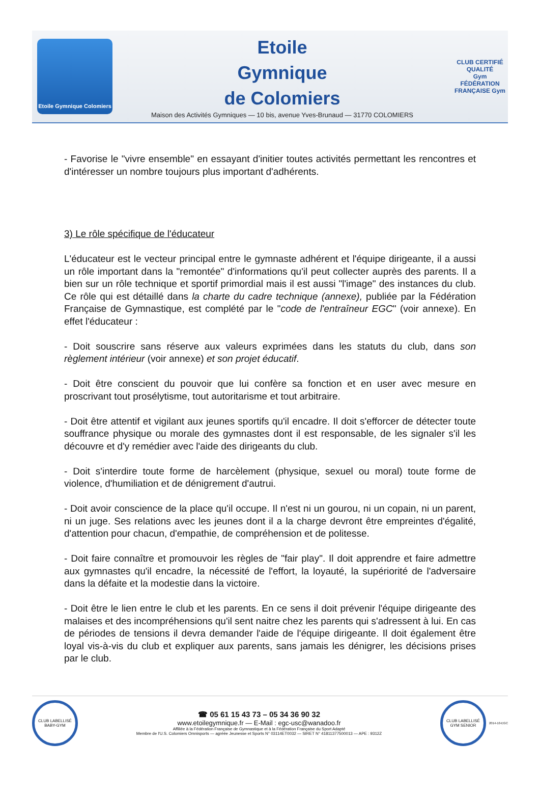Etoile Gymnique Colomiers
Etoile
Gymnique
de Colomiers
Maison des Activités Gymniques — 10 bis, avenue Yves-Brunaud — 31770 COLOMIERS
CLUB CERTIFIÉ QUALITÉ
Gym
FÉDÉRATION FRANÇAISE Gym
- Favorise le "vivre ensemble" en essayant d'initier toutes activités permettant les rencontres et d'intéresser un nombre toujours plus important d'adhérents.
3) Le rôle spécifique de l'éducateur
L'éducateur est le vecteur principal entre le gymnaste adhérent et l'équipe dirigeante, il a aussi un rôle important dans la "remontée" d'informations qu'il peut collecter auprès des parents. Il a bien sur un rôle technique et sportif primordial mais il est aussi "l'image" des instances du club. Ce rôle qui est détaillé dans la charte du cadre technique (annexe), publiée par la Fédération Française de Gymnastique, est complété par le "code de l'entraîneur EGC" (voir annexe). En effet l'éducateur :
- Doit souscrire sans réserve aux valeurs exprimées dans les statuts du club, dans son règlement intérieur (voir annexe) et son projet éducatif.
- Doit être conscient du pouvoir que lui confère sa fonction et en user avec mesure en proscrivant tout prosélytisme, tout autoritarisme et tout arbitraire.
- Doit être attentif et vigilant aux jeunes sportifs qu'il encadre. Il doit s'efforcer de détecter toute souffrance physique ou morale des gymnastes dont il est responsable, de les signaler s'il les découvre et d'y remédier avec l'aide des dirigeants du club.
- Doit s'interdire toute forme de harcèlement (physique, sexuel ou moral) toute forme de violence, d'humiliation et de dénigrement d'autrui.
- Doit avoir conscience de la place qu'il occupe. Il n'est ni un gourou, ni un copain, ni un parent, ni un juge. Ses relations avec les jeunes dont il a la charge devront être empreintes d'égalité, d'attention pour chacun, d'empathie, de compréhension et de politesse.
- Doit faire connaître et promouvoir les règles de "fair play". Il doit apprendre et faire admettre aux gymnastes qu'il encadre, la nécessité de l'effort, la loyauté, la supériorité de l'adversaire dans la défaite et la modestie dans la victoire.
- Doit être le lien entre le club et les parents. En ce sens il doit prévenir l'équipe dirigeante des malaises et des incompréhensions qu'il sent naitre chez les parents qui s'adressent à lui. En cas de périodes de tensions il devra demander l'aide de l'équipe dirigeante. Il doit également être loyal vis-à-vis du club et expliquer aux parents, sans jamais les dénigrer, les décisions prises par le club.
CLUB LABELLISÉ BABY-GYM
☎ 05 61 15 43 73 – 05 34 36 90 32
www.etoilegymnique.fr — E-Mail : egc-usc@wanadoo.fr
Affiliée à la Fédération Française de Gymnastique et à la Fédération Française du Sport Adapté
Membre de l'U.S. Colomiers Omnisports — agréée Jeunesse et Sports N° 03114ET0032 — SIRET N° 41811377500013 — APE : 9312Z
CLUB LABELLISÉ GYM SENIOR
2014-10-EGC